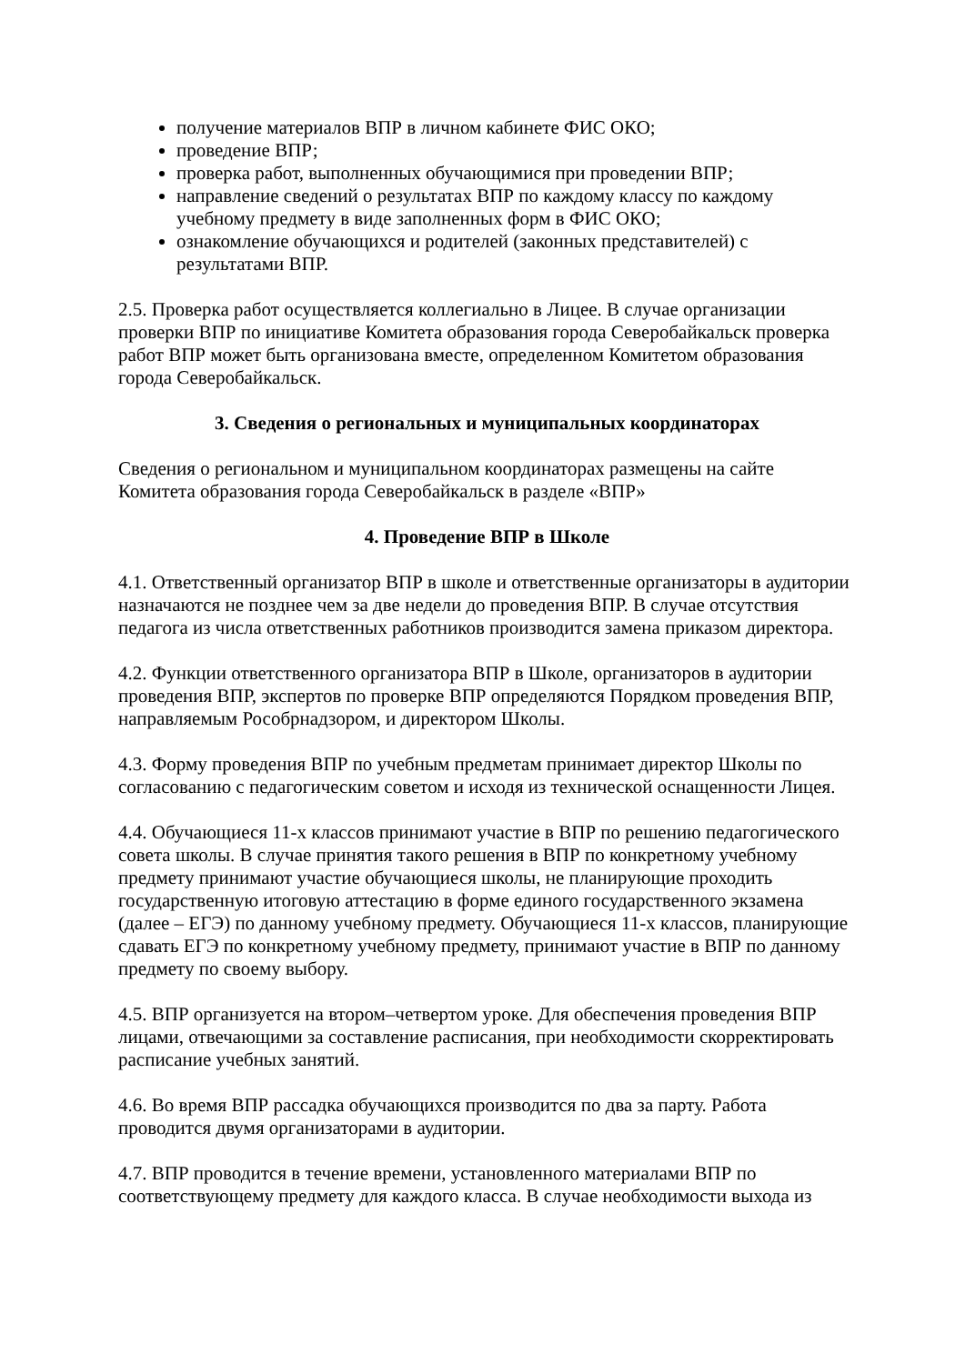получение материалов ВПР в личном кабинете ФИС ОКО;
проведение ВПР;
проверка работ, выполненных обучающимися при проведении ВПР;
направление сведений о результатах ВПР по каждому классу по каждому учебному предмету в виде заполненных форм в ФИС ОКО;
ознакомление обучающихся и родителей (законных представителей) с результатами ВПР.
2.5. Проверка работ осуществляется коллегиально в Лицее. В случае организации проверки ВПР по инициативе Комитета образования города Северобайкальск проверка работ ВПР может быть организована вместе, определенном Комитетом образования города Северобайкальск.
3. Сведения о региональных и муниципальных координаторах
Сведения о региональном и муниципальном координаторах размещены на сайте Комитета образования города Северобайкальск в разделе «ВПР»
4. Проведение ВПР в Школе
4.1. Ответственный организатор ВПР в школе и ответственные организаторы в аудитории назначаются не позднее чем за две недели до проведения ВПР. В случае отсутствия педагога из числа ответственных работников производится замена приказом директора.
4.2. Функции ответственного организатора ВПР в Школе, организаторов в аудитории проведения ВПР, экспертов по проверке ВПР определяются Порядком проведения ВПР, направляемым Рособрнадзором, и директором Школы.
4.3. Форму проведения ВПР по учебным предметам принимает директор Школы по согласованию с педагогическим советом и исходя из технической оснащенности Лицея.
4.4. Обучающиеся 11-х классов принимают участие в ВПР по решению педагогического совета школы. В случае принятия такого решения в ВПР по конкретному учебному предмету принимают участие обучающиеся школы, не планирующие проходить государственную итоговую аттестацию в форме единого государственного экзамена (далее – ЕГЭ) по данному учебному предмету. Обучающиеся 11-х классов, планирующие сдавать ЕГЭ по конкретному учебному предмету, принимают участие в ВПР по данному предмету по своему выбору.
4.5. ВПР организуется на втором–четвертом уроке. Для обеспечения проведения ВПР лицами, отвечающими за составление расписания, при необходимости скорректировать расписание учебных занятий.
4.6. Во время ВПР рассадка обучающихся производится по два за парту. Работа проводится двумя организаторами в аудитории.
4.7. ВПР проводится в течение времени, установленного материалами ВПР по соответствующему предмету для каждого класса. В случае необходимости выхода из